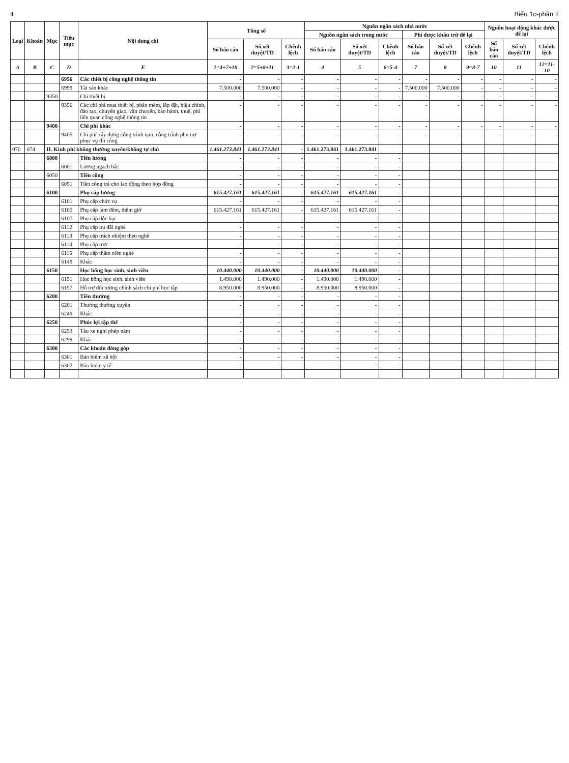4 Biểu 1c-phần II
| Loại | Khoản | Mục | Tiểu mục | Nội dung chi | Tổng số | | | Nguồn ngân sách nhà nước | | | | | | Nguồn hoạt động khác được để lại | | |
| --- | --- | --- | --- | --- | --- | --- | --- | --- | --- | --- | --- | --- | --- | --- | --- | --- |
| | | | | | | | | Nguồn ngân sách trong nước | | | Phí được khấu trừ để lại | | | | | |
| | | | | | Số báo cáo | Số xét duyệt/TD | Chênh lệch | Số báo cáo | Số xét duyệt/TD | Chênh lệch | Số báo cáo | Số xét duyệt/TD | Chênh lệch | Số báo cáo | Số xét duyệt/TD | Chênh lệch |
| A | B | C | D | E | 1=4+7+10 | 2=5+8+11 | 3=2-1 | 4 | 5 | 6=5-4 | 7 | 8 | 9=8-7 | 10 | 11 | 12=11-10 |
| | | | 6956 | Các thiết bị công nghệ thông tin | - | - | - | - | - | - | - | - | - | - | - | - |
| | | | 6999 | Tài sản khác | 7.500.000 | 7.500.000 | - | - | - | - | 7.500.000 | 7.500.000 | - | - | - | - |
| | | 9350 | | Chi thiết bị | - | - | - | - | - | - | - | - | - | - | - | - |
| | | | 9356 | Các chi phí mua thiết bị, phần mềm, lắp đặt, hiệu chỉnh, đào tạo, chuyển giao, vận chuyển, bảo hành, thuế, phí liên quan công nghệ thông tin | - | - | - | - | - | - | - | - | - | - | - | - |
| | | 9400 | | Chi phí khác | - | - | - | - | - | - | - | - | - | - | - | - |
| | | | 9405 | Chi phí xây dựng công trình tạm, công trình phụ trợ phục vụ thi công | - | - | - | - | - | - | - | - | - | - | - | - |
| 070 | 074 | II. Kinh phí không thường xuyên/không tự chủ | | | 1.461.273.841 | 1.461.273.841 | - | 1.461.273.841 | 1.461.273.841 | | | | | | | |
| | | 6000 | | Tiền lương | - | - | - | - | - | - | | | | | | |
| | | | 6001 | Lương ngạch bậc | - | - | - | - | - | - | | | | | | |
| | | 6050 | | Tiền công | - | - | - | - | - | - | | | | | | |
| | | | 6051 | Tiền công trả cho lao động theo hợp đồng | - | - | - | - | - | - | | | | | | |
| | | 6100 | | Phụ cấp lương | 615.427.161 | 615.427.161 | - | 615.427.161 | 615.427.161 | - | | | | | | |
| | | | 6101 | Phụ cấp chức vụ | - | - | - | - | - | - | | | | | | |
| | | | 6105 | Phụ cấp làm đêm, thêm giờ | 615.427.161 | 615.427.161 | - | 615.427.161 | 615.427.161 | - | | | | | | |
| | | | 6107 | Phụ cấp độc hại | - | - | - | - | - | - | | | | | | |
| | | | 6112 | Phụ cấp ưu đãi nghề | - | - | - | - | - | - | | | | | | |
| | | | 6113 | Phụ cấp trách nhiệm theo nghề | - | - | - | - | - | - | | | | | | |
| | | | 6114 | Phụ cấp trực | - | - | - | - | - | - | | | | | | |
| | | | 6115 | Phụ cấp thâm niên nghề | - | - | - | - | - | - | | | | | | |
| | | | 6149 | Khác | - | - | - | - | - | - | | | | | | |
| | | 6150 | | Học bổng học sinh, sinh viên | 10.440.000 | 10.440.000 | - | 10.440.000 | 10.440.000 | - | | | | | | |
| | | | 6151 | Học bổng học sinh, sinh viên | 1.490.000 | 1.490.000 | - | 1.490.000 | 1.490.000 | - | | | | | | |
| | | | 6157 | Hỗ trợ đối tượng chính sách chi phí học tập | 8.950.000 | 8.950.000 | - | 8.950.000 | 8.950.000 | - | | | | | | |
| | | 6200 | | Tiền thưởng | - | - | - | - | - | - | | | | | | |
| | | | 6201 | Thưởng thường xuyên | - | - | - | - | - | - | | | | | | |
| | | | 6249 | Khác | - | - | - | - | - | - | | | | | | |
| | | 6250 | | Phúc lợi tập thể | - | - | - | - | - | - | | | | | | |
| | | | 6253 | Tàu xe nghỉ phép năm | - | - | - | - | - | - | | | | | | |
| | | | 6299 | Khác | - | - | - | - | - | - | | | | | | |
| | | 6300 | | Các khoản đóng góp | - | - | - | - | - | - | | | | | | |
| | | | 6301 | Bảo hiểm xã hội | - | - | - | - | - | - | | | | | | |
| | | | 6302 | Bảo hiểm y tế | - | - | - | - | - | - | | | | | | |